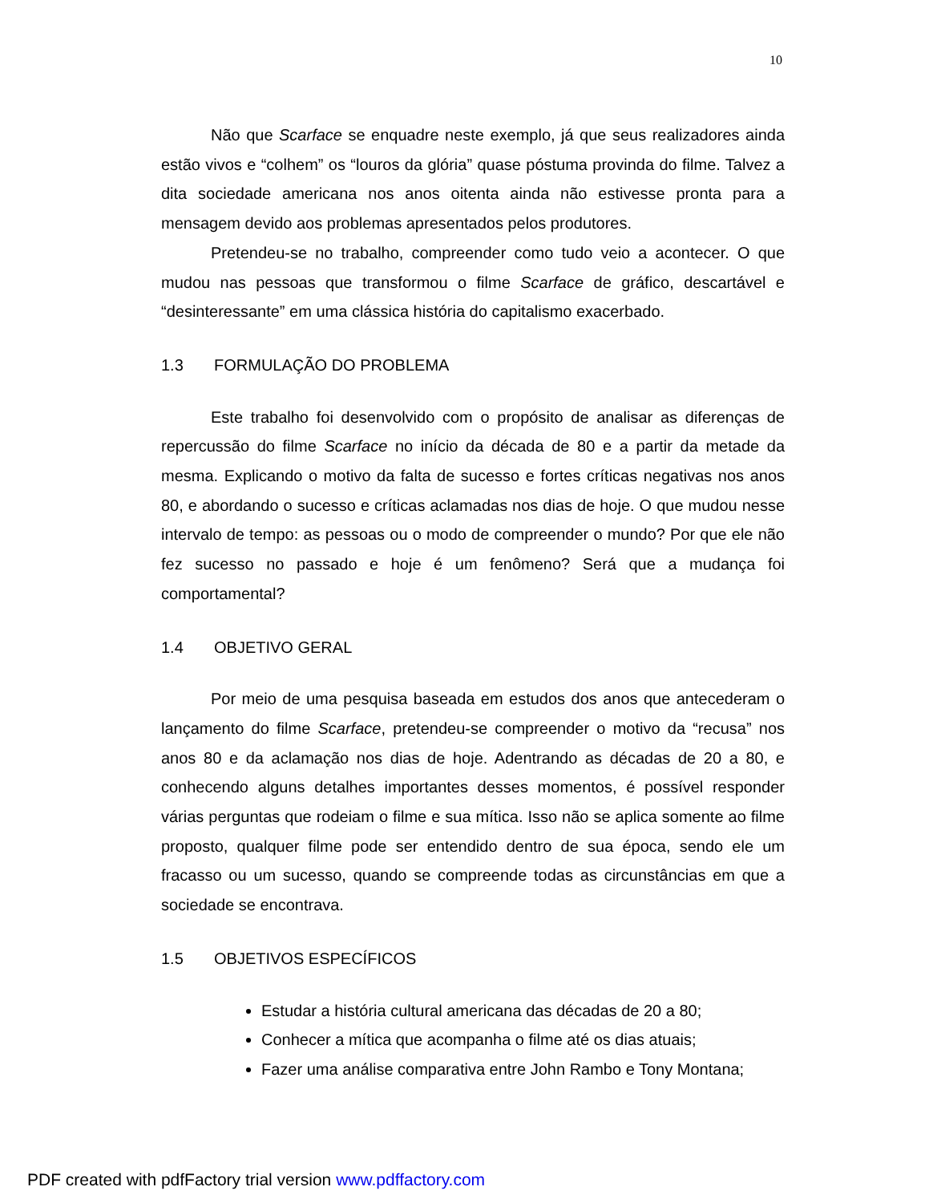10
Não que Scarface se enquadre neste exemplo, já que seus realizadores ainda estão vivos e “colhem” os “louros da glória” quase póstuma provinda do filme. Talvez a dita sociedade americana nos anos oitenta ainda não estivesse pronta para a mensagem devido aos problemas apresentados pelos produtores.
Pretendeu-se no trabalho, compreender como tudo veio a acontecer. O que mudou nas pessoas que transformou o filme Scarface de gráfico, descartável e “desinteressante” em uma clássica história do capitalismo exacerbado.
1.3 FORMULAÇÃO DO PROBLEMA
Este trabalho foi desenvolvido com o propósito de analisar as diferenças de repercussão do filme Scarface no início da década de 80 e a partir da metade da mesma. Explicando o motivo da falta de sucesso e fortes críticas negativas nos anos 80, e abordando o sucesso e críticas aclamadas nos dias de hoje. O que mudou nesse intervalo de tempo: as pessoas ou o modo de compreender o mundo? Por que ele não fez sucesso no passado e hoje é um fenômeno? Será que a mudança foi comportamental?
1.4 OBJETIVO GERAL
Por meio de uma pesquisa baseada em estudos dos anos que antecederam o lançamento do filme Scarface, pretendeu-se compreender o motivo da “recusa” nos anos 80 e da aclamação nos dias de hoje. Adentrando as décadas de 20 a 80, e conhecendo alguns detalhes importantes desses momentos, é possível responder várias perguntas que rodeiam o filme e sua mítica. Isso não se aplica somente ao filme proposto, qualquer filme pode ser entendido dentro de sua época, sendo ele um fracasso ou um sucesso, quando se compreende todas as circunstâncias em que a sociedade se encontrava.
1.5 OBJETIVOS ESPECÍFICOS
Estudar a história cultural americana das décadas de 20 a 80;
Conhecer a mítica que acompanha o filme até os dias atuais;
Fazer uma análise comparativa entre John Rambo e Tony Montana;
PDF created with pdfFactory trial version www.pdffactory.com